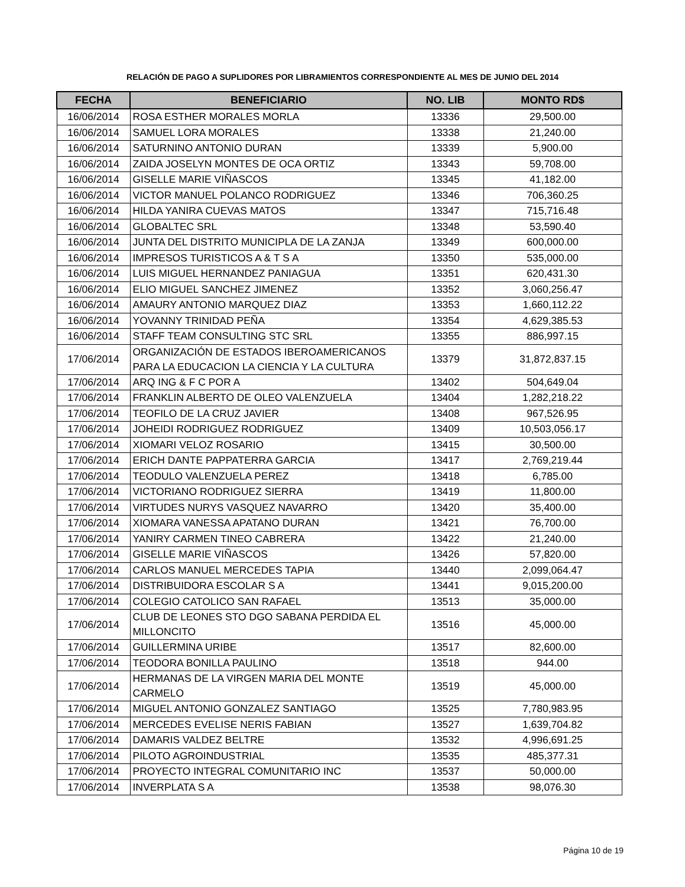RELACIÓN DE PAGO A SUPLIDORES POR LIBRAMIENTOS CORRESPONDIENTE AL MES DE JUNIO DEL 2014
| FECHA | BENEFICIARIO | NO. LIB | MONTO RD$ |
| --- | --- | --- | --- |
| 16/06/2014 | ROSA ESTHER MORALES MORLA | 13336 | 29,500.00 |
| 16/06/2014 | SAMUEL LORA MORALES | 13338 | 21,240.00 |
| 16/06/2014 | SATURNINO ANTONIO DURAN | 13339 | 5,900.00 |
| 16/06/2014 | ZAIDA JOSELYN MONTES DE OCA ORTIZ | 13343 | 59,708.00 |
| 16/06/2014 | GISELLE MARIE VIÑASCOS | 13345 | 41,182.00 |
| 16/06/2014 | VICTOR MANUEL POLANCO RODRIGUEZ | 13346 | 706,360.25 |
| 16/06/2014 | HILDA YANIRA CUEVAS MATOS | 13347 | 715,716.48 |
| 16/06/2014 | GLOBALTEC SRL | 13348 | 53,590.40 |
| 16/06/2014 | JUNTA DEL DISTRITO MUNICIPLA DE LA ZANJA | 13349 | 600,000.00 |
| 16/06/2014 | IMPRESOS TURISTICOS A & T S A | 13350 | 535,000.00 |
| 16/06/2014 | LUIS MIGUEL HERNANDEZ PANIAGUA | 13351 | 620,431.30 |
| 16/06/2014 | ELIO MIGUEL SANCHEZ JIMENEZ | 13352 | 3,060,256.47 |
| 16/06/2014 | AMAURY ANTONIO MARQUEZ DIAZ | 13353 | 1,660,112.22 |
| 16/06/2014 | YOVANNY TRINIDAD PEÑA | 13354 | 4,629,385.53 |
| 16/06/2014 | STAFF TEAM CONSULTING STC SRL | 13355 | 886,997.15 |
| 17/06/2014 | ORGANIZACIÓN DE ESTADOS IBEROAMERICANOS PARA LA EDUCACION LA CIENCIA Y LA CULTURA | 13379 | 31,872,837.15 |
| 17/06/2014 | ARQ ING & F C POR A | 13402 | 504,649.04 |
| 17/06/2014 | FRANKLIN ALBERTO DE OLEO VALENZUELA | 13404 | 1,282,218.22 |
| 17/06/2014 | TEOFILO DE LA CRUZ JAVIER | 13408 | 967,526.95 |
| 17/06/2014 | JOHEIDI RODRIGUEZ RODRIGUEZ | 13409 | 10,503,056.17 |
| 17/06/2014 | XIOMARI VELOZ ROSARIO | 13415 | 30,500.00 |
| 17/06/2014 | ERICH DANTE PAPPATERRA GARCIA | 13417 | 2,769,219.44 |
| 17/06/2014 | TEODULO VALENZUELA PEREZ | 13418 | 6,785.00 |
| 17/06/2014 | VICTORIANO RODRIGUEZ SIERRA | 13419 | 11,800.00 |
| 17/06/2014 | VIRTUDES NURYS VASQUEZ NAVARRO | 13420 | 35,400.00 |
| 17/06/2014 | XIOMARA VANESSA APATANO DURAN | 13421 | 76,700.00 |
| 17/06/2014 | YANIRY CARMEN TINEO CABRERA | 13422 | 21,240.00 |
| 17/06/2014 | GISELLE MARIE VIÑASCOS | 13426 | 57,820.00 |
| 17/06/2014 | CARLOS MANUEL MERCEDES TAPIA | 13440 | 2,099,064.47 |
| 17/06/2014 | DISTRIBUIDORA ESCOLAR S A | 13441 | 9,015,200.00 |
| 17/06/2014 | COLEGIO CATOLICO SAN RAFAEL | 13513 | 35,000.00 |
| 17/06/2014 | CLUB DE LEONES STO DGO SABANA PERDIDA EL MILLONCITO | 13516 | 45,000.00 |
| 17/06/2014 | GUILLERMINA URIBE | 13517 | 82,600.00 |
| 17/06/2014 | TEODORA BONILLA PAULINO | 13518 | 944.00 |
| 17/06/2014 | HERMANAS DE LA VIRGEN MARIA DEL MONTE CARMELO | 13519 | 45,000.00 |
| 17/06/2014 | MIGUEL ANTONIO GONZALEZ SANTIAGO | 13525 | 7,780,983.95 |
| 17/06/2014 | MERCEDES EVELISE NERIS FABIAN | 13527 | 1,639,704.82 |
| 17/06/2014 | DAMARIS VALDEZ BELTRE | 13532 | 4,996,691.25 |
| 17/06/2014 | PILOTO AGROINDUSTRIAL | 13535 | 485,377.31 |
| 17/06/2014 | PROYECTO INTEGRAL COMUNITARIO INC | 13537 | 50,000.00 |
| 17/06/2014 | INVERPLATA S A | 13538 | 98,076.30 |
Página 10 de 19